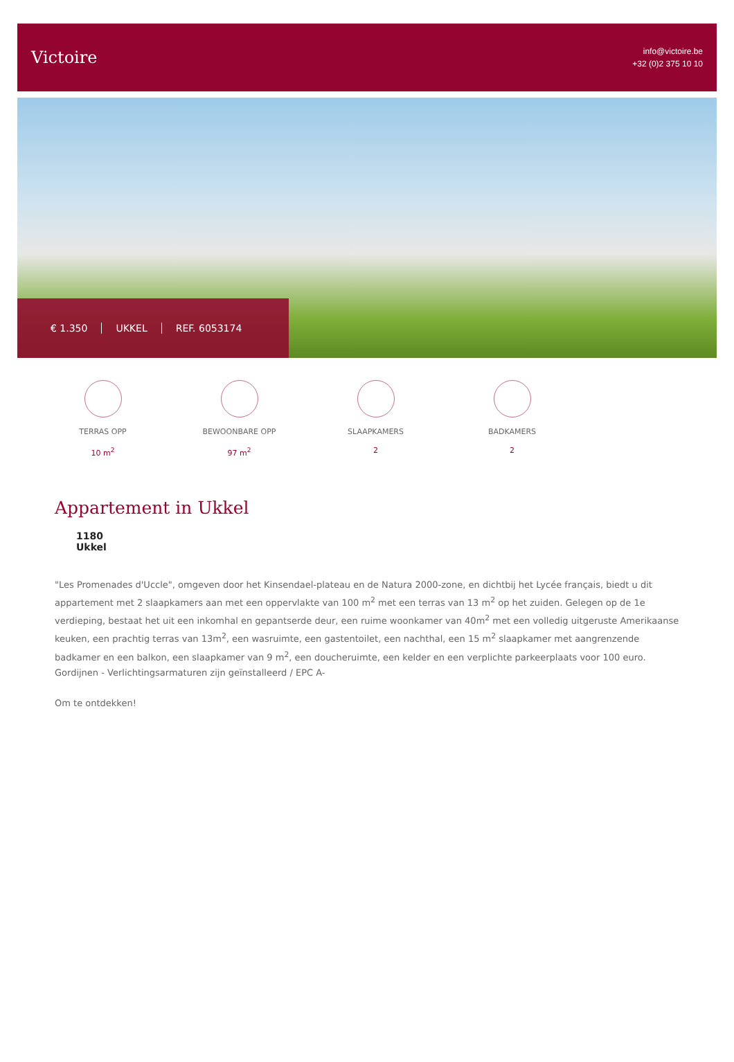Victoire
info@victoire.be
+32 (0)2 375 10 10
€ 1.350 UKKEL REF. 6053174
TERRAS OPP
10 m<sup>2</sup>
BEWOONBARE OPP
97 m<sup>2</sup>
SLAAPKAMERS
2
BADKAMERS
2
Appartement in Ukkel
1180
Ukkel
"Les Promenades d'Uccle", omgeven door het Kinsendael-plateau en de Natura 2000-zone, en dichtbij het Lycée français, biedt u dit appartement met 2 slaapkamers aan met een oppervlakte van 100 m<sup>2</sup> met een terras van 13 m<sup>2</sup> op het zuiden. Gelegen op de 1e verdieping, bestaat het uit een inkomhal en gepantserde deur, een ruime woonkamer van 40m<sup>2</sup> met een volledig uitgeruste Amerikaanse keuken, een prachtig terras van 13m<sup>2</sup>, een wasruimte, een gastentoilet, een nachthal, een 15 m<sup>2</sup> slaapkamer met aangrenzende badkamer en een balkon, een slaapkamer van 9 m<sup>2</sup>, een doucheruimte, een kelder en een verplichte parkeerplaats voor 100 euro. Gordijnen - Verlichtingsarmaturen zijn geïnstalleerd / EPC A-
Om te ontdekken!